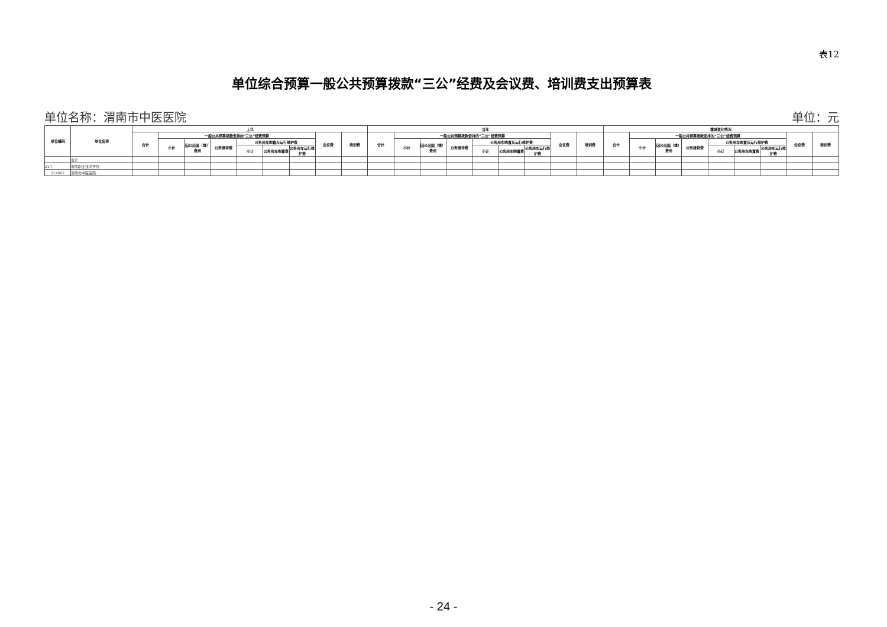表12
单位综合预算一般公共预算拨款“三公”经费及会议费、培训费支出预算表
单位名称：渭南市中医医院 单位：元
| 单位编码 | 单位名称 | 上年 | | | | | | | | | 当年 | | | | | | | | | 增减变化情况 | | | | | | | | |
| --- | --- | --- | --- | --- | --- | --- | --- | --- | --- | --- | --- | --- | --- | --- | --- | --- | --- | --- | --- | --- | --- | --- | --- | --- | --- | --- | --- | --- |
| | | 合计 | 一般公共预算拨款安排的“三公”经费预算 | | | | | | 会议费 | 培训费 | 合计 | 一般公共预算拨款安排的“三公”经费预算 | | | | | | 会议费 | 培训费 | 合计 | 一般公共预算拨款安排的“三公”经费预算 | | | | | | 会议费 | 培训费 |
| | | | 小计 | 因公出国（境）费用 | 公务接待费 | 公务用车购置及运行维护费 | | | | | | 小计 | 因公出国（境）费用 | 公务接待费 | 公务用车购置及运行维护费 | | | | | | 小计 | 因公出国（境）费用 | 公务接待费 | 公务用车购置及运行维护费 | | | | |
| | | | | | | 小计 | 公务用车购置费 | 公务用车运行维护费 | | | | | | | 小计 | 公务用车购置费 | 公务用车运行维护费 | | | | | | | 小计 | 公务用车购置费 | 公务用车运行维护费 | | |
| | 合计 | | | | | | | | | | | | | | | | | | | | | | | | | | | |
| 214 | 渭南职业技术学院 | | | | | | | | | | | | | | | | | | | | | | | | | | | |
| 214002 | 渭南市中医医院 | | | | | | | | | | | | | | | | | | | | | | | | | | | |
- 24 -